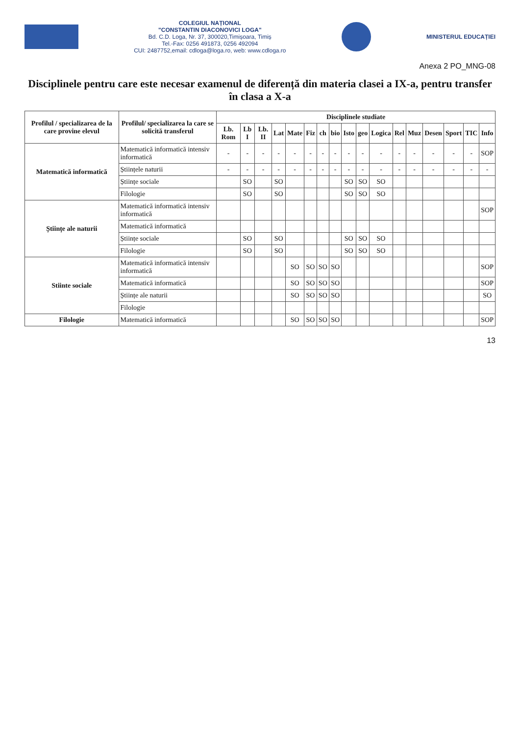COLEGIUL NAȚIONAL
"CONSTANTIN DIACONOVICI LOGA"
Bd. C.D. Loga, Nr. 37, 300020,Timișoara, Timiș
Tel.-Fax: 0256 491873, 0256 492094
CUI: 2487752,email: cdloga@loga.ro, web: www.cdloga.ro
MINISTERUL EDUCAȚIEI
Anexa 2 PO_MNG-08
Disciplinele pentru care este necesar examenul de diferență din materia clasei a IX-a, pentru transfer în clasa a X-a
| Profilul / specializarea de la care provine elevul | Profilul/ specializarea la care se solicită transferul | Disciplinele studiate | | | | | | | | | | | | | | | | |
| --- | --- | --- | --- | --- | --- | --- | --- | --- | --- | --- | --- | --- | --- | --- | --- | --- | --- | --- |
| | | Lb. Rom | Lb I | Lb. II | Lat | Mate | Fiz | ch | bio | Isto | geo | Logica | Rel | Muz | Desen | Sport | TIC | Info |
| Matematică informatică | Matematică informatică intensiv informatică | - | - | - | - | - | - | - | - | - | - | - | - | - | - | - | - | SOP |
| | Științele naturii | - | - | - | - | - | - | - | - | - | - | - | - | - | - | - | - | - |
| | Științe sociale | | SO | | SO | | | | | SO | SO | SO | | | | | | |
| | Filologie | | SO | | SO | | | | | SO | SO | SO | | | | | | |
| Științe ale naturii | Matematică informatică intensiv informatică | | | | | | | | | | | | | | | | | SOP |
| | Matematică informatică | | | | | | | | | | | | | | | | | |
| | Științe sociale | | SO | | SO | | | | | SO | SO | SO | | | | | | |
| | Filologie | | SO | | SO | | | | | SO | SO | SO | | | | | | |
| Stiinte sociale | Matematică informatică intensiv informatică | | | | | SO | SO | SO | SO | | | | | | | | | SOP |
| | Matematică informatică | | | | | SO | SO | SO | SO | | | | | | | | | SOP |
| | Științe ale naturii | | | | | SO | SO | SO | SO | | | | | | | | | SO |
| | Filologie | | | | | | | | | | | | | | | | | |
| Filologie | Matematică informatică | | | | | SO | SO | SO | SO | | | | | | | | | SOP |
13